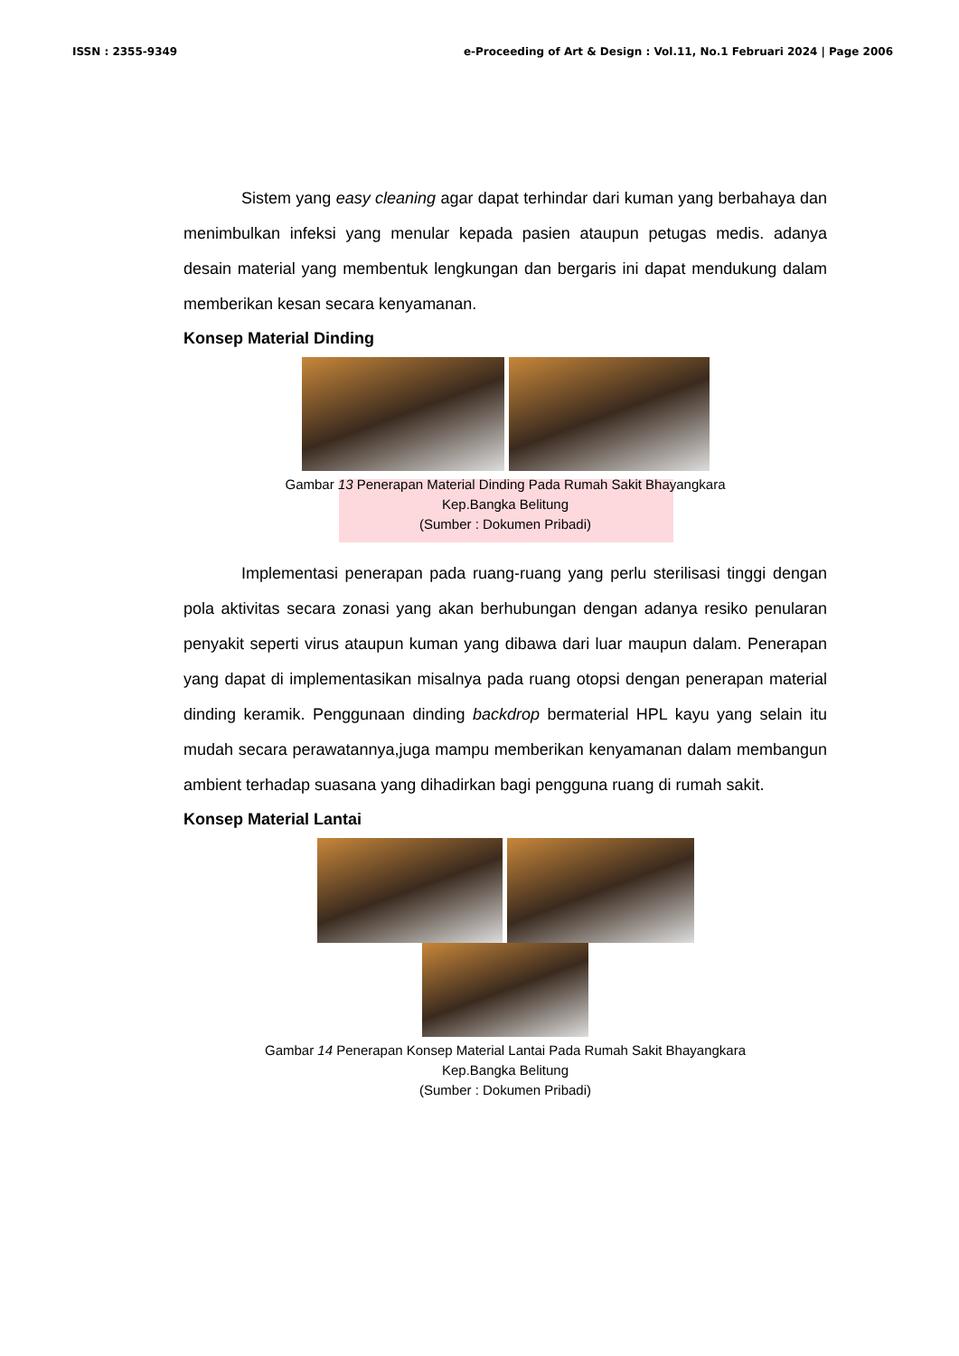ISSN : 2355-9349 e-Proceeding of Art & Design : Vol.11, No.1 Februari 2024 | Page 2006
Sistem yang easy cleaning agar dapat terhindar dari kuman yang berbahaya dan menimbulkan infeksi yang menular kepada pasien ataupun petugas medis. adanya desain material yang membentuk lengkungan dan bergaris ini dapat mendukung dalam memberikan kesan secara kenyamanan.
Konsep Material Dinding
Gambar 13 Penerapan Material Dinding Pada Rumah Sakit Bhayangkara
Kep.Bangka Belitung
(Sumber : Dokumen Pribadi)
Implementasi penerapan pada ruang-ruang yang perlu sterilisasi tinggi dengan pola aktivitas secara zonasi yang akan berhubungan dengan adanya resiko penularan penyakit seperti virus ataupun kuman yang dibawa dari luar maupun dalam. Penerapan yang dapat di implementasikan misalnya pada ruang otopsi dengan penerapan material dinding keramik. Penggunaan dinding backdrop bermaterial HPL kayu yang selain itu mudah secara perawatannya,juga mampu memberikan kenyamanan dalam membangun ambient terhadap suasana yang dihadirkan bagi pengguna ruang di rumah sakit.
Konsep Material Lantai
Gambar 14 Penerapan Konsep Material Lantai Pada Rumah Sakit Bhayangkara
Kep.Bangka Belitung
(Sumber : Dokumen Pribadi)